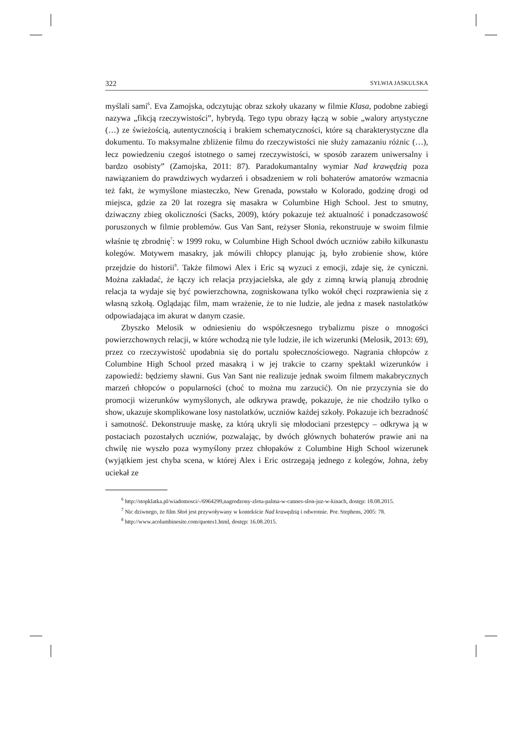322 SYLWIA JASKULSKA
myślali sami<sup>6</sup>. Eva Zamojska, odczytując obraz szkoły ukazany w filmie Klasa, podobne zabiegi nazywa „fikcją rzeczywistości”, hybrydą. Tego typu obrazy łączą w sobie „walory artystyczne (…) ze świeżością, autentycznością i brakiem schematyczności, które są charakterystyczne dla dokumentu. To maksymalne zbliżenie filmu do rzeczywistości nie służy zamazaniu różnic (…), lecz powiedzeniu czegoś istotnego o samej rzeczywistości, w sposób zarazem uniwersalny i bardzo osobisty” (Zamojska, 2011: 87). Paradokumantalny wymiar Nad krawędzią poza nawiązaniem do prawdziwych wydarzeń i obsadzeniem w roli bohaterów amatorów wzmacnia też fakt, że wymyślone miasteczko, New Grenada, powstało w Kolorado, godzinę drogi od miejsca, gdzie za 20 lat rozegra się masakra w Columbine High School. Jest to smutny, dziwaczny zbieg okoliczności (Sacks, 2009), który pokazuje też aktualność i ponadczasowość poruszonych w filmie problemów. Gus Van Sant, reżyser Słonia, rekonstruuje w swoim filmie właśnie tę zbrodnię<sup>7</sup>: w 1999 roku, w Columbine High School dwóch uczniów zabiło kilkunastu kolegów. Motywem masakry, jak mówili chłopcy planując ją, było zrobienie show, które przejdzie do historii<sup>8</sup>. Także filmowi Alex i Eric są wyzuci z emocji, zdaje się, że cyniczni. Można zakładać, że łączy ich relacja przyjacielska, ale gdy z zimną krwią planują zbrodnię relacja ta wydaje się być powierzchowna, zogniskowana tylko wokół chęci rozprawienia się z własną szkołą. Oglądając film, mam wrażenie, że to nie ludzie, ale jedna z masek nastolatków odpowiadająca im akurat w danym czasie.
Zbyszko Melosik w odniesieniu do współczesnego trybalizmu pisze o mnogości powierzchownych relacji, w które wchodzą nie tyle ludzie, ile ich wizerunki (Melosik, 2013: 69), przez co rzeczywistość upodabnia się do portalu społecznościowego. Nagrania chłopców z Columbine High School przed masakrą i w jej trakcie to czarny spektakl wizerunków i zapowiedź: będziemy sławni. Gus Van Sant nie realizuje jednak swoim filmem makabrycznych marzeń chłopców o popularności (choć to można mu zarzucić). On nie przyczynia sie do promocji wizerunków wymyślonych, ale odkrywa prawdę, pokazuje, że nie chodziło tylko o show, ukazuje skomplikowane losy nastolatków, uczniów każdej szkoły. Pokazuje ich bezradność i samotność. Dekonstruuje maskę, za którą ukryli się młodociani przestępcy – odkrywa ją w postaciach pozostałych uczniów, pozwalając, by dwóch głównych bohaterów prawie ani na chwilę nie wyszło poza wymyślony przez chłopaków z Columbine High School wizerunek (wyjątkiem jest chyba scena, w której Alex i Eric ostrzegają jednego z kolegów, Johna, żeby uciekał ze
<sup>6</sup> http://stopklatka.pl/wiadomosci/-/6964299,nagrodzony-zlota-palma-w-cannes-slon-juz-w-kinach, dostęp: 18.08.2015.
<sup>7</sup> Nic dziwnego, że film Słoń jest przywoływany w kontekście Nad krawędzią i odwrotnie. Por. Stephens, 2005: 78.
<sup>8</sup> http://www.acolumbinesite.com/quotes1.html, dostęp: 16.08.2015.